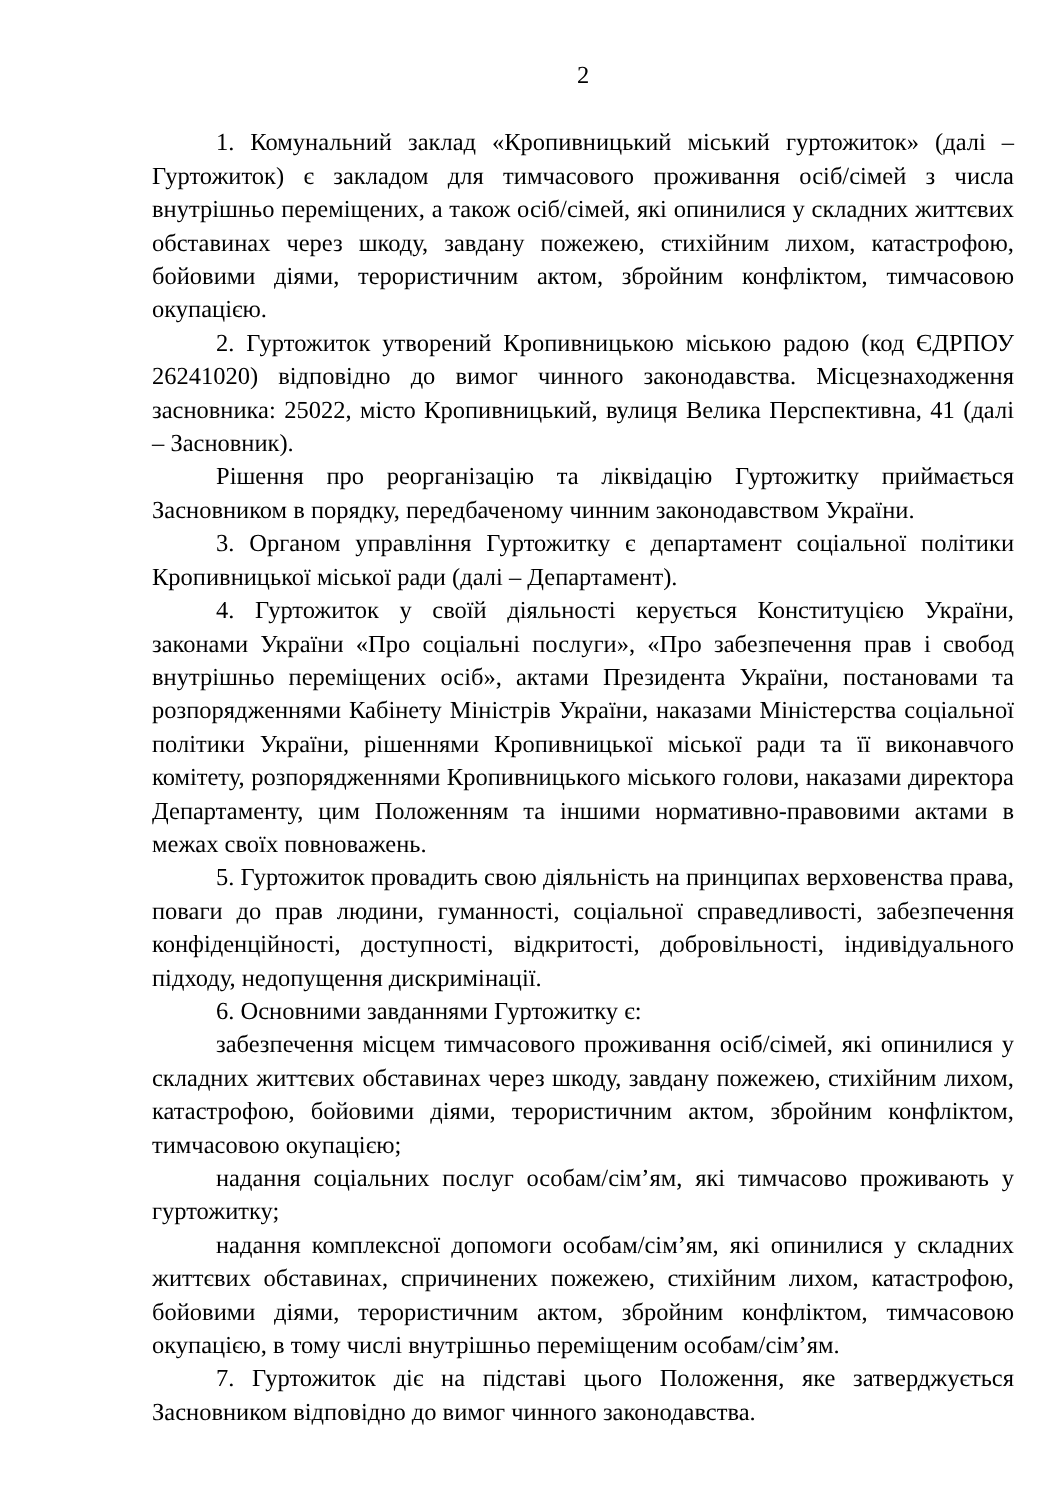2
1. Комунальний заклад «Кропивницький міський гуртожиток» (далі – Гуртожиток) є закладом для тимчасового проживання осіб/сімей з числа внутрішньо переміщених, а також осіб/сімей, які опинилися у складних життєвих обставинах через шкоду, завдану пожежею, стихійним лихом, катастрофою, бойовими діями, терористичним актом, збройним конфліктом, тимчасовою окупацією.
2. Гуртожиток утворений Кропивницькою міською радою (код ЄДРПОУ 26241020) відповідно до вимог чинного законодавства. Місцезнаходження засновника: 25022, місто Кропивницький, вулиця Велика Перспективна, 41 (далі – Засновник).
Рішення про реорганізацію та ліквідацію Гуртожитку приймається Засновником в порядку, передбаченому чинним законодавством України.
3. Органом управління Гуртожитку є департамент соціальної політики Кропивницької міської ради (далі – Департамент).
4. Гуртожиток у своїй діяльності керується Конституцією України, законами України «Про соціальні послуги», «Про забезпечення прав і свобод внутрішньо переміщених осіб», актами Президента України, постановами та розпорядженнями Кабінету Міністрів України, наказами Міністерства соціальної політики України, рішеннями Кропивницької міської ради та її виконавчого комітету, розпорядженнями Кропивницького міського голови, наказами директора Департаменту, цим Положенням та іншими нормативно-правовими актами в межах своїх повноважень.
5. Гуртожиток провадить свою діяльність на принципах верховенства права, поваги до прав людини, гуманності, соціальної справедливості, забезпечення конфіденційності, доступності, відкритості, добровільності, індивідуального підходу, недопущення дискримінації.
6. Основними завданнями Гуртожитку є:
забезпечення місцем тимчасового проживання осіб/сімей, які опинилися у складних життєвих обставинах через шкоду, завдану пожежею, стихійним лихом, катастрофою, бойовими діями, терористичним актом, збройним конфліктом, тимчасовою окупацією;
надання соціальних послуг особам/сім’ям, які тимчасово проживають у гуртожитку;
надання комплексної допомоги особам/сім’ям, які опинилися у складних життєвих обставинах, спричинених пожежею, стихійним лихом, катастрофою, бойовими діями, терористичним актом, збройним конфліктом, тимчасовою окупацією, в тому числі внутрішньо переміщеним особам/сім’ям.
7. Гуртожиток діє на підставі цього Положення, яке затверджується Засновником відповідно до вимог чинного законодавства.